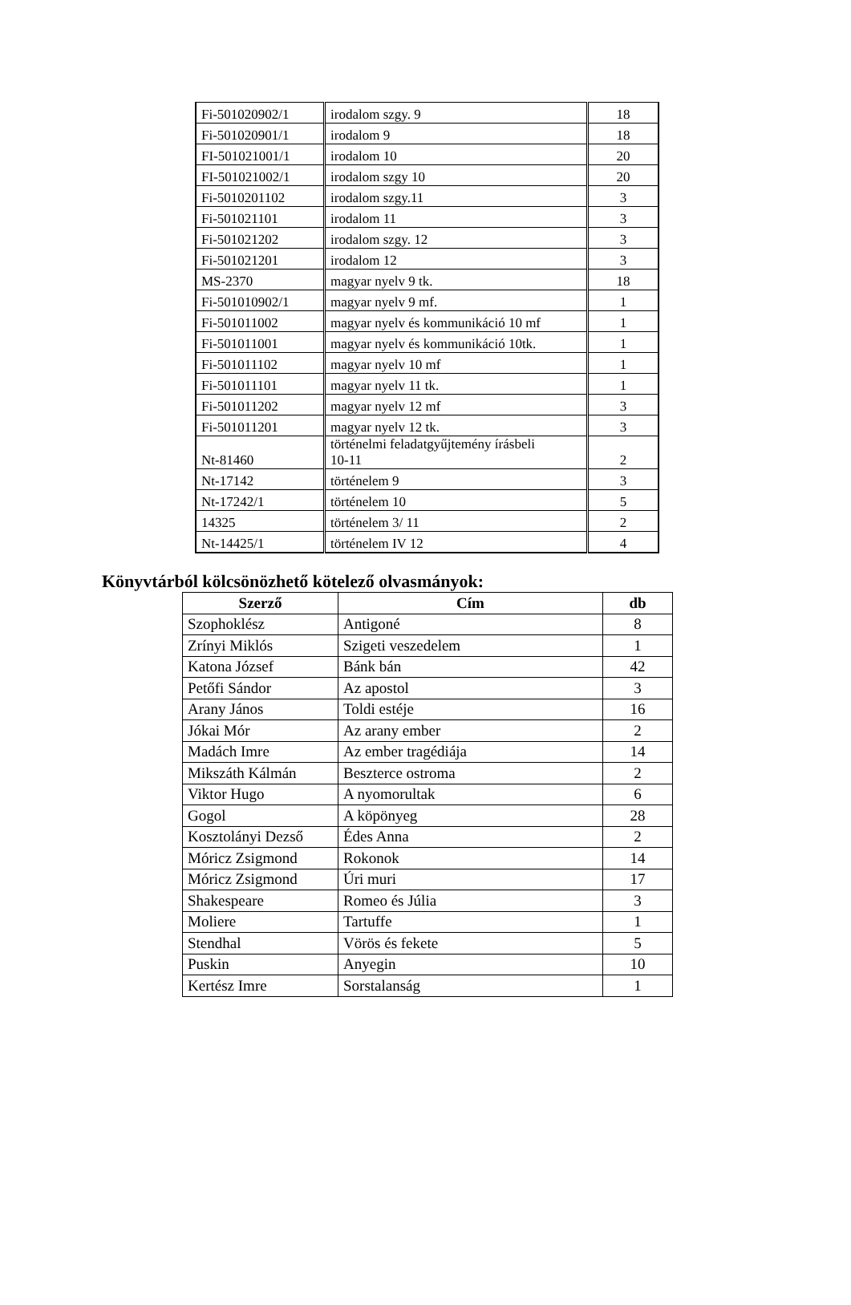| Fi-501020902/1 | irodalom szgy. 9 | 18 |
| Fi-501020901/1 | irodalom 9 | 18 |
| FI-501021001/1 | irodalom 10 | 20 |
| FI-501021002/1 | irodalom szgy 10 | 20 |
| Fi-5010201102 | irodalom szgy.11 | 3 |
| Fi-501021101 | irodalom 11 | 3 |
| Fi-501021202 | irodalom szgy. 12 | 3 |
| Fi-501021201 | irodalom 12 | 3 |
| MS-2370 | magyar nyelv 9 tk. | 18 |
| Fi-501010902/1 | magyar nyelv 9 mf. | 1 |
| Fi-501011002 | magyar nyelv és kommunikáció 10 mf | 1 |
| Fi-501011001 | magyar nyelv és kommunikáció 10tk. | 1 |
| Fi-501011102 | magyar nyelv 10 mf | 1 |
| Fi-501011101 | magyar nyelv 11 tk. | 1 |
| Fi-501011202 | magyar nyelv 12 mf | 3 |
| Fi-501011201 | magyar nyelv 12 tk. | 3 |
| Nt-81460 | történelmi feladatgyűjtemény írásbeli 10-11 | 2 |
| Nt-17142 | történelem 9 | 3 |
| Nt-17242/1 | történelem 10 | 5 |
| 14325 | történelem 3/ 11 | 2 |
| Nt-14425/1 | történelem IV 12 | 4 |
Könyvtárból kölcsönözhető kötelező olvasmányok:
| Szerző | Cím | db |
| --- | --- | --- |
| Szophoklész | Antigoné | 8 |
| Zrínyi Miklós | Szigeti veszedelem | 1 |
| Katona József | Bánk bán | 42 |
| Petőfi Sándor | Az apostol | 3 |
| Arany János | Toldi estéje | 16 |
| Jókai Mór | Az arany ember | 2 |
| Madách Imre | Az ember tragédiája | 14 |
| Mikszáth Kálmán | Beszterce ostroma | 2 |
| Viktor Hugo | A nyomorultak | 6 |
| Gogol | A köpönyeg | 28 |
| Kosztolányi Dezső | Édes Anna | 2 |
| Móricz Zsigmond | Rokonok | 14 |
| Móricz Zsigmond | Úri muri | 17 |
| Shakespeare | Romeo és Júlia | 3 |
| Moliere | Tartuffe | 1 |
| Stendhal | Vörös és fekete | 5 |
| Puskin | Anyegin | 10 |
| Kertész Imre | Sorstalanság | 1 |